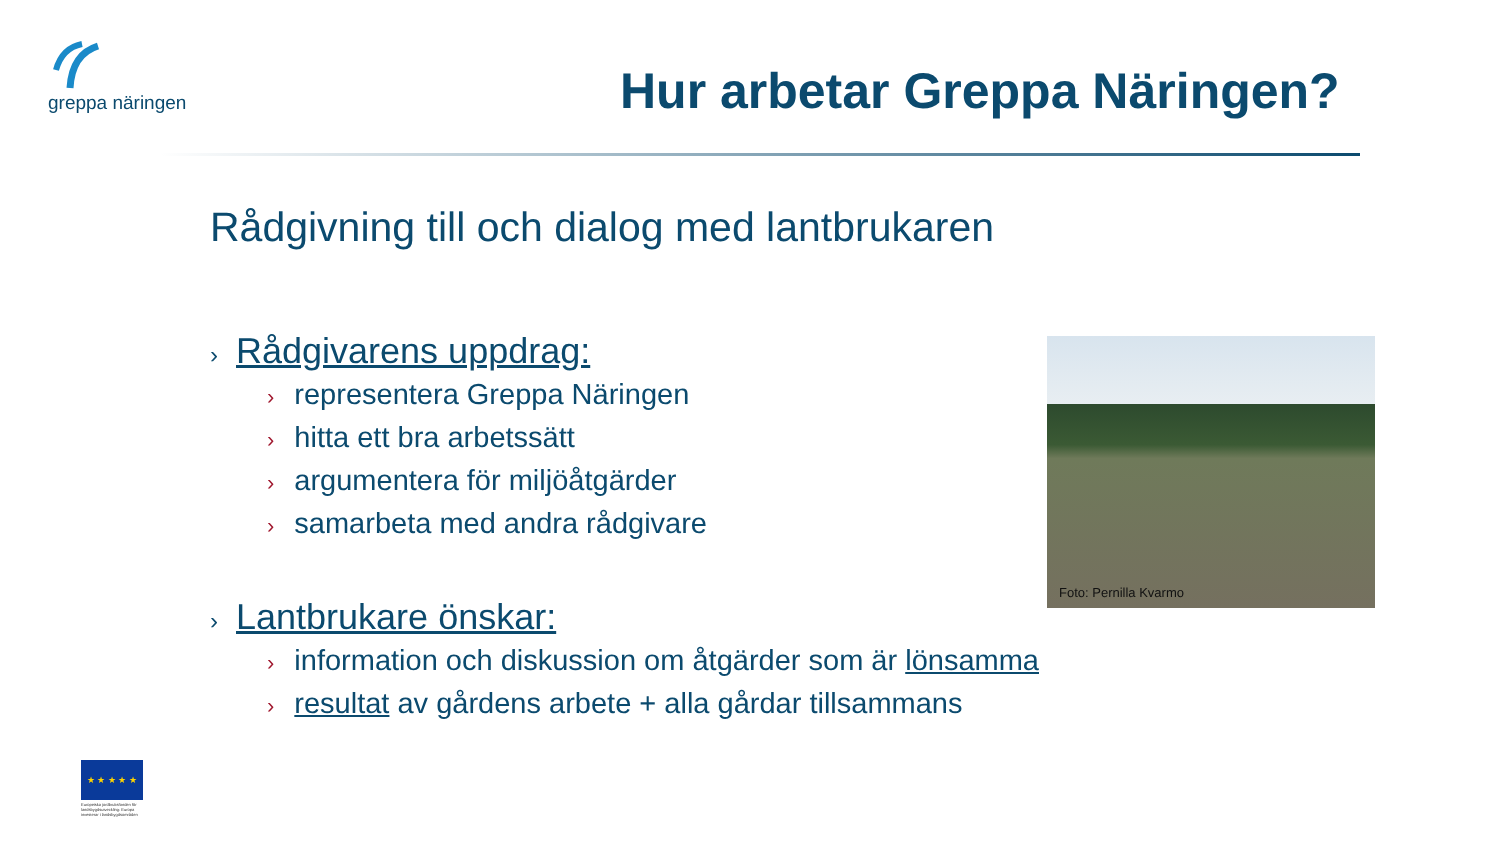greppa näringen
Hur arbetar Greppa Näringen?
Rådgivning till och dialog med lantbrukaren
› Rådgivarens uppdrag:
› representera Greppa Näringen
› hitta ett bra arbetssätt
› argumentera för miljöåtgärder
› samarbeta med andra rådgivare
› Lantbrukare önskar:
› information och diskussion om åtgärder som är lönsamma
› resultat av gårdens arbete + alla gårdar tillsammans
Foto: Pernilla Kvarmo
★ ★ ★ ★ ★
Europeiska jordbruksfonden för landsbygdsutveckling: Europa investerar i landsbygdsområden